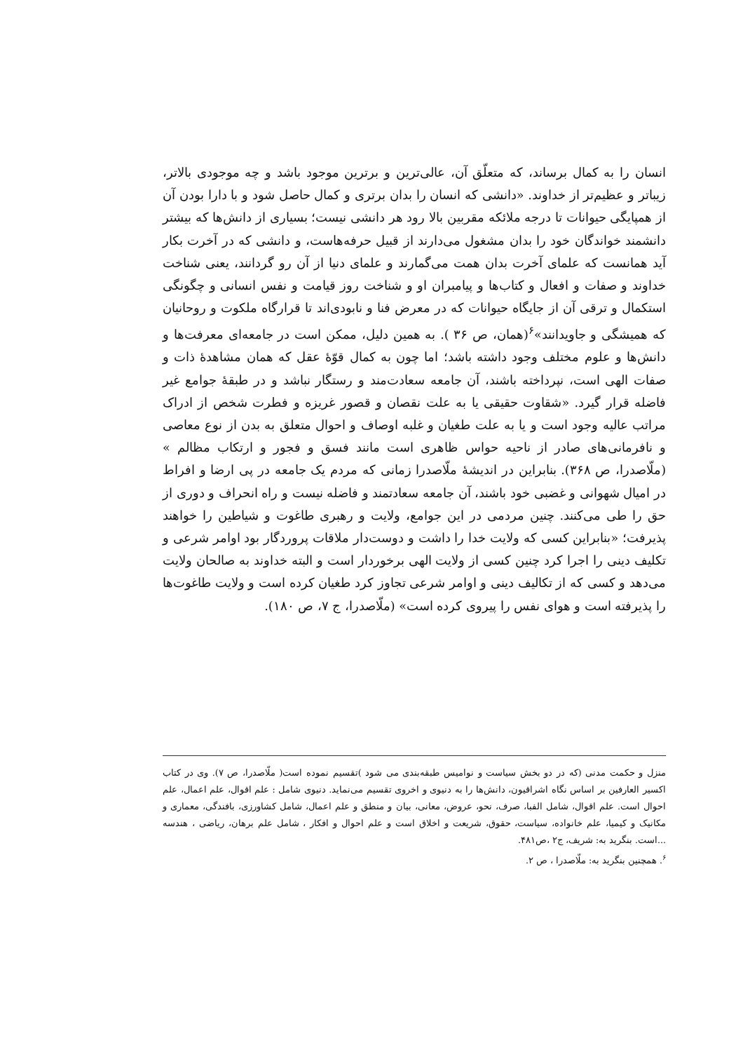انسان را به کمال برساند، که متعلّق آن، عالی‌ترین و برترین موجود باشد و چه موجودی بالاتر، زیباتر و عظیم‌تر از خداوند. «دانشی که انسان را بدان برتری و کمال حاصل شود و با دارا بودن آن از همپایگی حیوانات تا درجه ملائکه مقربین بالا رود هر دانشی نیست؛ بسیاری از دانش‌ها که بیشتر دانشمند خواندگان خود را بدان مشغول می‌دارند از قبیل حرفه‌هاست، و دانشی که در آخرت بکار آید همانست که علمای آخرت بدان همت می‌گمارند و علمای دنیا از آن رو گردانند، یعنی شناخت خداوند و صفات و افعال و کتاب‌ها و پیامبران او و شناخت روز قیامت و نفس انسانی و چگونگی استکمال و ترقی آن از جایگاه حیوانات که در معرض فنا و نابودی‌اند تا قرارگاه ملکوت و روحانیان که همیشگی و جاویدانند»<sup>۶</sup>(همان، ص ۳۶ ). به همین دلیل، ممکن است در جامعه‌ای معرفت‌ها و دانش‌ها و علوم مختلف وجود داشته باشد؛ اما چون به کمال قوّهٔ عقل که همان مشاهدهٔ ذات و صفات الهی است، نپرداخته باشند، آن جامعه سعادت‌مند و رستگار نباشد و در طبقهٔ جوامع غیر فاضله قرار گیرد. «شقاوت حقیقی یا به علت نقصان و قصور غریزه و فطرت شخص از ادراک مراتب عالیه وجود است و یا به علت طغیان و غلبه اوصاف و احوال متعلق به بدن از نوع معاصی و نافرمانی‌های صادر از ناحیه حواس ظاهری است مانند فسق و فجور و ارتکاب مظالم » (ملّاصدرا، ص ۳۶۸). بنابراین در اندیشهٔ ملّاصدرا زمانی که مردم یک جامعه در پی ارضا و افراط در امیال شهوانی و غضبی خود باشند، آن جامعه سعادتمند و فاضله نیست و راه انحراف و دوری از حق را طی می‌کنند. چنین مردمی در این جوامع، ولایت و رهبری طاغوت و شیاطین را خواهند پذیرفت؛ «بنابراین کسی که ولایت خدا را داشت و دوست‌دار ملاقات پروردگار بود اوامر شرعی و تکلیف دینی را اجرا کرد چنین کسی از ولایت الهی برخوردار است و البته خداوند به صالحان ولایت می‌دهد و کسی که از تکالیف دینی و اوامر شرعی تجاوز کرد طغیان کرده است و ولایت طاغوت‌ها را پذیرفته است و هوای نفس را پیروی کرده است» (ملّاصدرا، ج ۷، ص ۱۸۰).
منزل و حکمت مدنی (که در دو بخش سیاست و نوامیس طبقه‌بندی می شود )تقسیم نموده است( ملّاصدرا، ص ۷). وی در کتاب اکسیر العارفین بر اساس نگاه اشراقیون، دانش‌ها را به دنیوی و اخروی تقسیم می‌نماید. دنیوی شامل : علم اقوال، علم اعمال، علم احوال است. علم اقوال، شامل الفبا، صرف، نحو، عروض، معانی، بیان و منطق و علم اعمال، شامل کشاورزی، بافندگی، معماری و مکانیک و کیمیا، علم خانواده، سیاست، حقوق، شریعت و اخلاق است و علم احوال و افکار ، شامل علم برهان، ریاضی ، هندسه ...است. بنگرید به: شریف، ج۲ ،ص۴۸۱.
<sup>۶</sup>. همچنین بنگرید به: ملّاصدرا ، ص ۲.